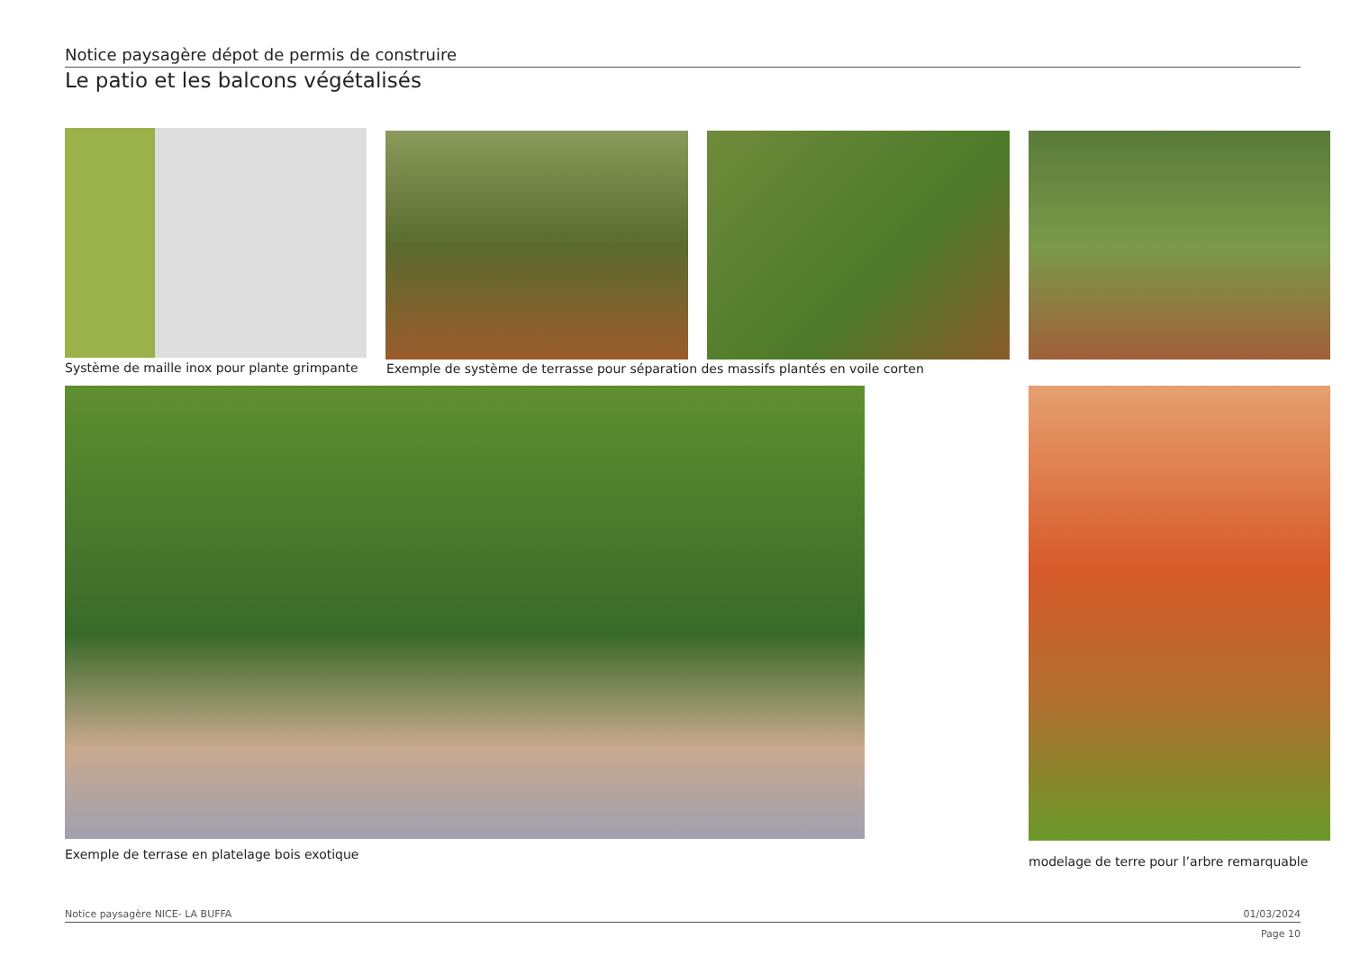Notice paysagère dépot de permis de construire
Le patio et les balcons végétalisés
Système de maille inox pour plante grimpante
Exemple de système de terrasse pour séparation des massifs plantés en voile corten
Exemple de terrase en platelage bois exotique
modelage de terre pour l’arbre remarquable
Notice paysagère NICE- LA BUFFA 01/03/2024
Page 10